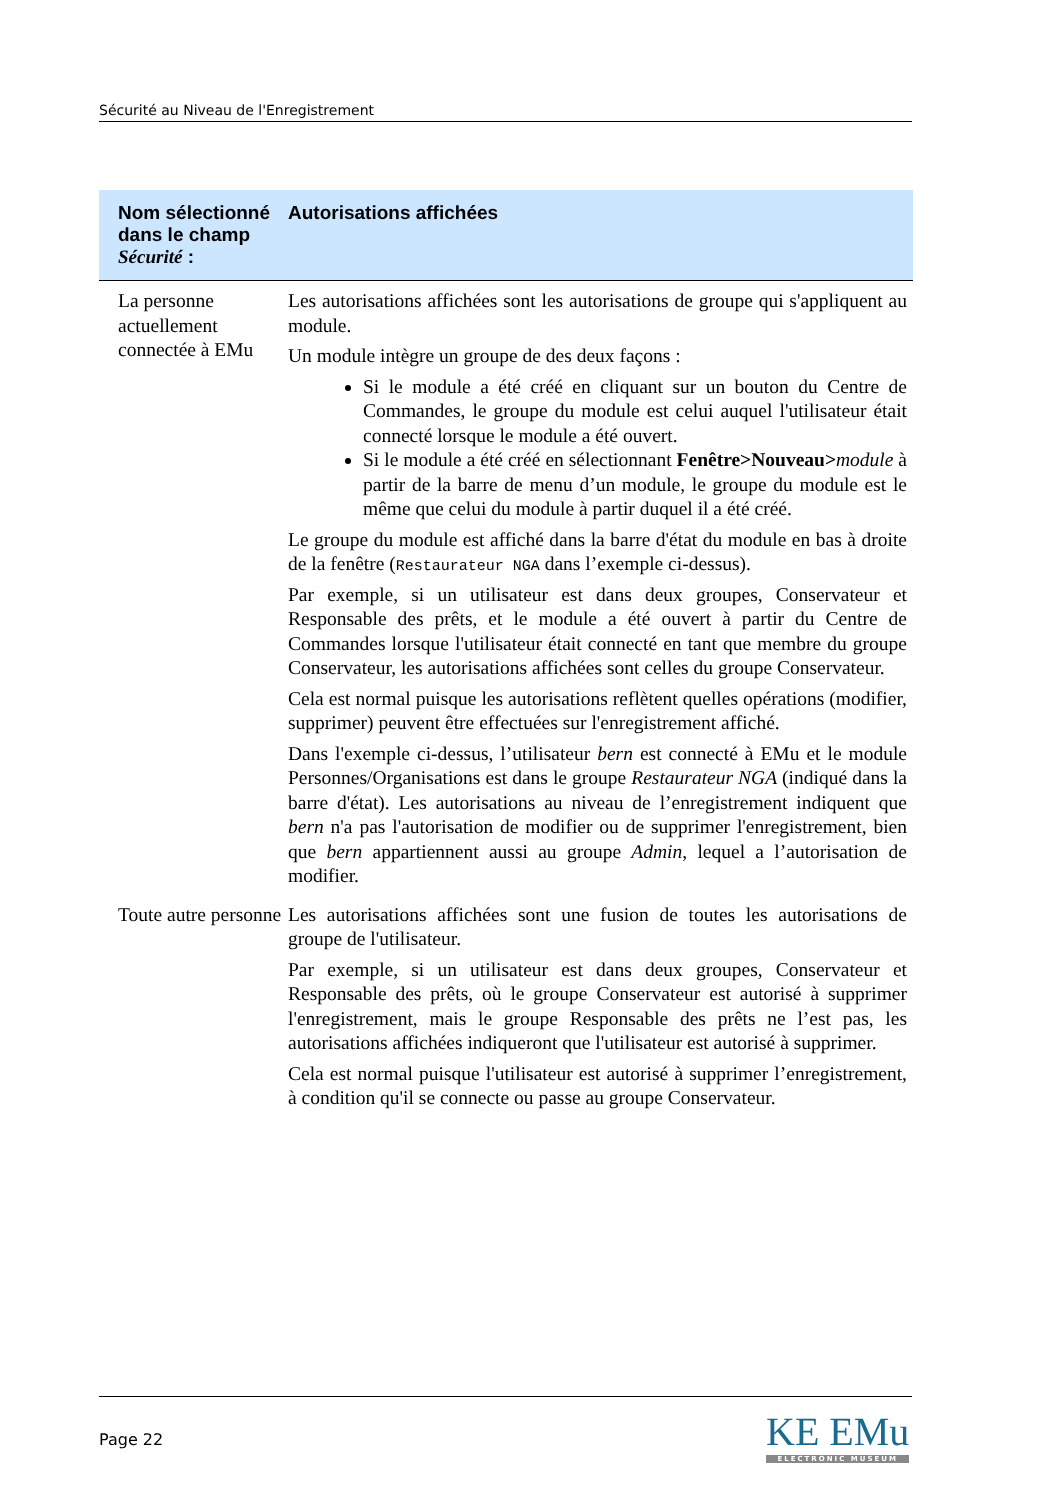Sécurité au Niveau de l'Enregistrement
| Nom sélectionné dans le champ Sécurité : | Autorisations affichées |
| --- | --- |
| La personne actuellement connectée à EMu | Les autorisations affichées sont les autorisations de groupe qui s'appliquent au module. Un module intègre un groupe de des deux façons : Si le module a été créé en cliquant sur un bouton du Centre de Commandes, le groupe du module est celui auquel l'utilisateur était connecté lorsque le module a été ouvert. Si le module a été créé en sélectionnant Fenêtre>Nouveau> module à partir de la barre de menu d’un module, le groupe du module est le même que celui du module à partir duquel il a été créé. Le groupe du module est affiché dans la barre d'état du module en bas à droite de la fenêtre ( Restaurateur NGA dans l’exemple ci-dessus). Par exemple, si un utilisateur est dans deux groupes, Conservateur et Responsable des prêts, et le module a été ouvert à partir du Centre de Commandes lorsque l'utilisateur était connecté en tant que membre du groupe Conservateur, les autorisations affichées sont celles du groupe Conservateur. Cela est normal puisque les autorisations reflètent quelles opérations (modifier, supprimer) peuvent être effectuées sur l'enregistrement affiché. Dans l'exemple ci-dessus, l’utilisateur bern est connecté à EMu et le module Personnes/Organisations est dans le groupe Restaurateur NGA (indiqué dans la barre d'état). Les autorisations au niveau de l’enregistrement indiquent que bern n'a pas l'autorisation de modifier ou de supprimer l'enregistrement, bien que bern appartiennent aussi au groupe Admin , lequel a l’autorisation de modifier. |
| Toute autre personne | Les autorisations affichées sont une fusion de toutes les autorisations de groupe de l'utilisateur. Par exemple, si un utilisateur est dans deux groupes, Conservateur et Responsable des prêts, où le groupe Conservateur est autorisé à supprimer l'enregistrement, mais le groupe Responsable des prêts ne l’est pas, les autorisations affichées indiqueront que l'utilisateur est autorisé à supprimer. Cela est normal puisque l'utilisateur est autorisé à supprimer l’enregistrement, à condition qu'il se connecte ou passe au groupe Conservateur. |
Page 22
KE EMu
ELECTRONIC MUSEUM